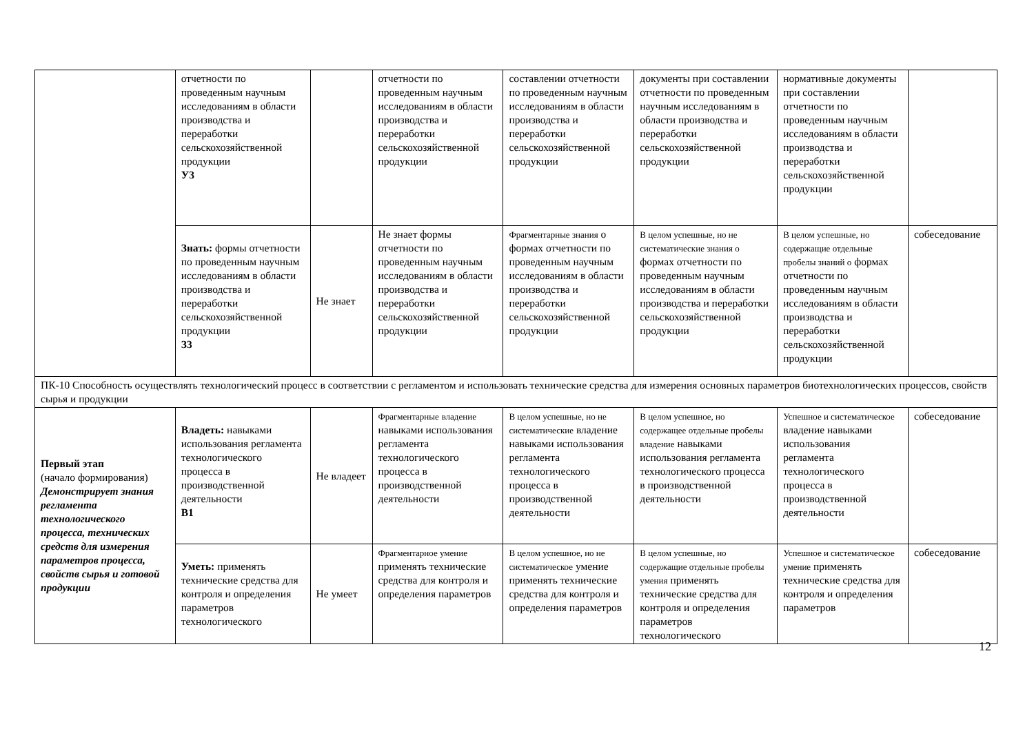| | отчетности по проведенным научным исследованиям в области производства и переработки сельскохозяйственной продукции У3 | | отчетности по проведенным научным исследованиям в области производства и переработки сельскохозяйственной продукции | составлении отчетности по проведенным научным исследованиям в области производства и переработки сельскохозяйственной продукции | документы при составлении отчетности по проведенным научным исследованиям в области производства и переработки сельскохозяйственной продукции | нормативные документы при составлении отчетности по проведенным научным исследованиям в области производства и переработки сельскохозяйственной продукции | |
| | Знать: формы отчетности по проведенным научным исследованиям в области производства и переработки сельскохозяйственной продукции З3 | Не знает | Не знает формы отчетности по проведенным научным исследованиям в области производства и переработки сельскохозяйственной продукции | Фрагментарные знания о формах отчетности по проведенным научным исследованиям в области производства и переработки сельскохозяйственной продукции | В целом успешные, но не систематические знания о формах отчетности по проведенным научным исследованиям в области производства и переработки сельскохозяйственной продукции | В целом успешные, но содержащие отдельные пробелы знаний о формах отчетности по проведенным научным исследованиям в области производства и переработки сельскохозяйственной продукции | собеседование |
| ПК-10 Способность осуществлять технологический процесс в соответствии с регламентом и использовать технические средства для измерения основных параметров биотехнологических процессов, свойств сырья и продукции | | | | | | | |
| Первый этап (начало формирования) Демонстрирует знания регламента технологического процесса, технических средств для измерения параметров процесса, свойств сырья и готовой продукции | Владеть: навыками использования регламента технологического процесса в производственной деятельности В1 | Не владеет | Фрагментарные владение навыками использования регламента технологического процесса в производственной деятельности | В целом успешные, но не систематические владение навыками использования регламента технологического процесса в производственной деятельности | В целом успешное, но содержащее отдельные пробелы владение навыками использования регламента технологического процесса в производственной деятельности | Успешное и систематическое владение навыками использования регламента технологического процесса в производственной деятельности | собеседование |
| | Уметь: применять технические средства для контроля и определения параметров технологического | Не умеет | Фрагментарное умение применять технические средства для контроля и определения параметров | В целом успешное, но не систематическое умение применять технические средства для контроля и определения параметров | В целом успешные, но содержащие отдельные пробелы умения применять технические средства для контроля и определения параметров технологического | Успешное и систематическое умение применять технические средства для контроля и определения параметров | собеседование |
12